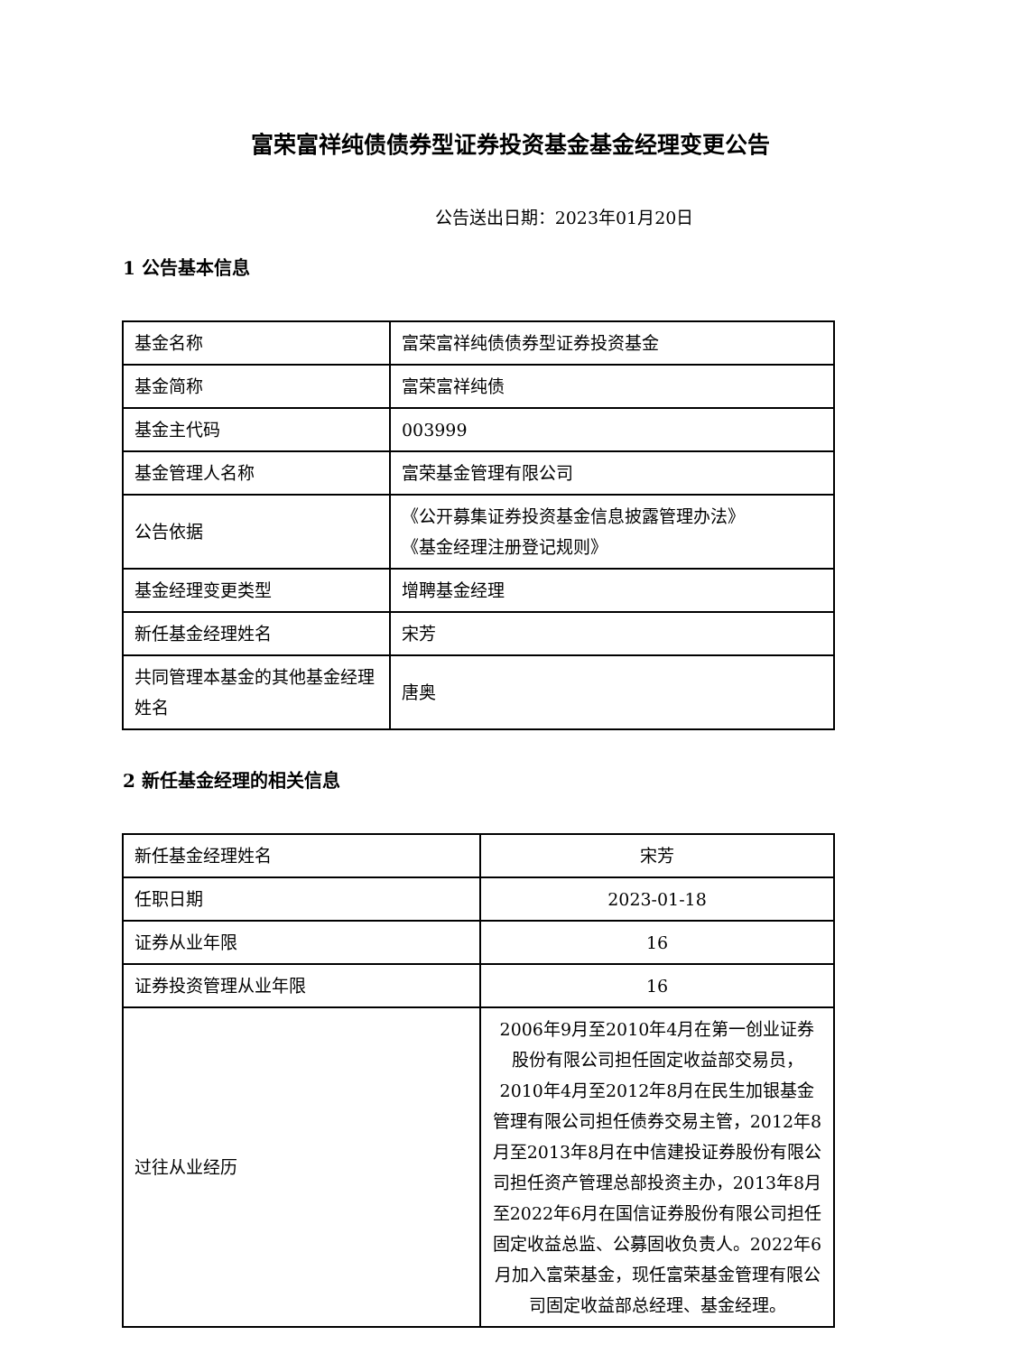富荣富祥纯债债券型证券投资基金基金经理变更公告
公告送出日期：2023年01月20日
1 公告基本信息
| 基金名称 | 富荣富祥纯债债券型证券投资基金 |
| 基金简称 | 富荣富祥纯债 |
| 基金主代码 | 003999 |
| 基金管理人名称 | 富荣基金管理有限公司 |
| 公告依据 | 《公开募集证券投资基金信息披露管理办法》 《基金经理注册登记规则》 |
| 基金经理变更类型 | 增聘基金经理 |
| 新任基金经理姓名 | 宋芳 |
| 共同管理本基金的其他基金经理姓名 | 唐奥 |
2 新任基金经理的相关信息
| 新任基金经理姓名 | 宋芳 |
| 任职日期 | 2023-01-18 |
| 证券从业年限 | 16 |
| 证券投资管理从业年限 | 16 |
| 过往从业经历 | 2006年9月至2010年4月在第一创业证券股份有限公司担任固定收益部交易员，2010年4月至2012年8月在民生加银基金管理有限公司担任债券交易主管，2012年8月至2013年8月在中信建投证券股份有限公司担任资产管理总部投资主办，2013年8月至2022年6月在国信证券股份有限公司担任固定收益总监、公募固收负责人。2022年6月加入富荣基金，现任富荣基金管理有限公司固定收益部总经理、基金经理。 |